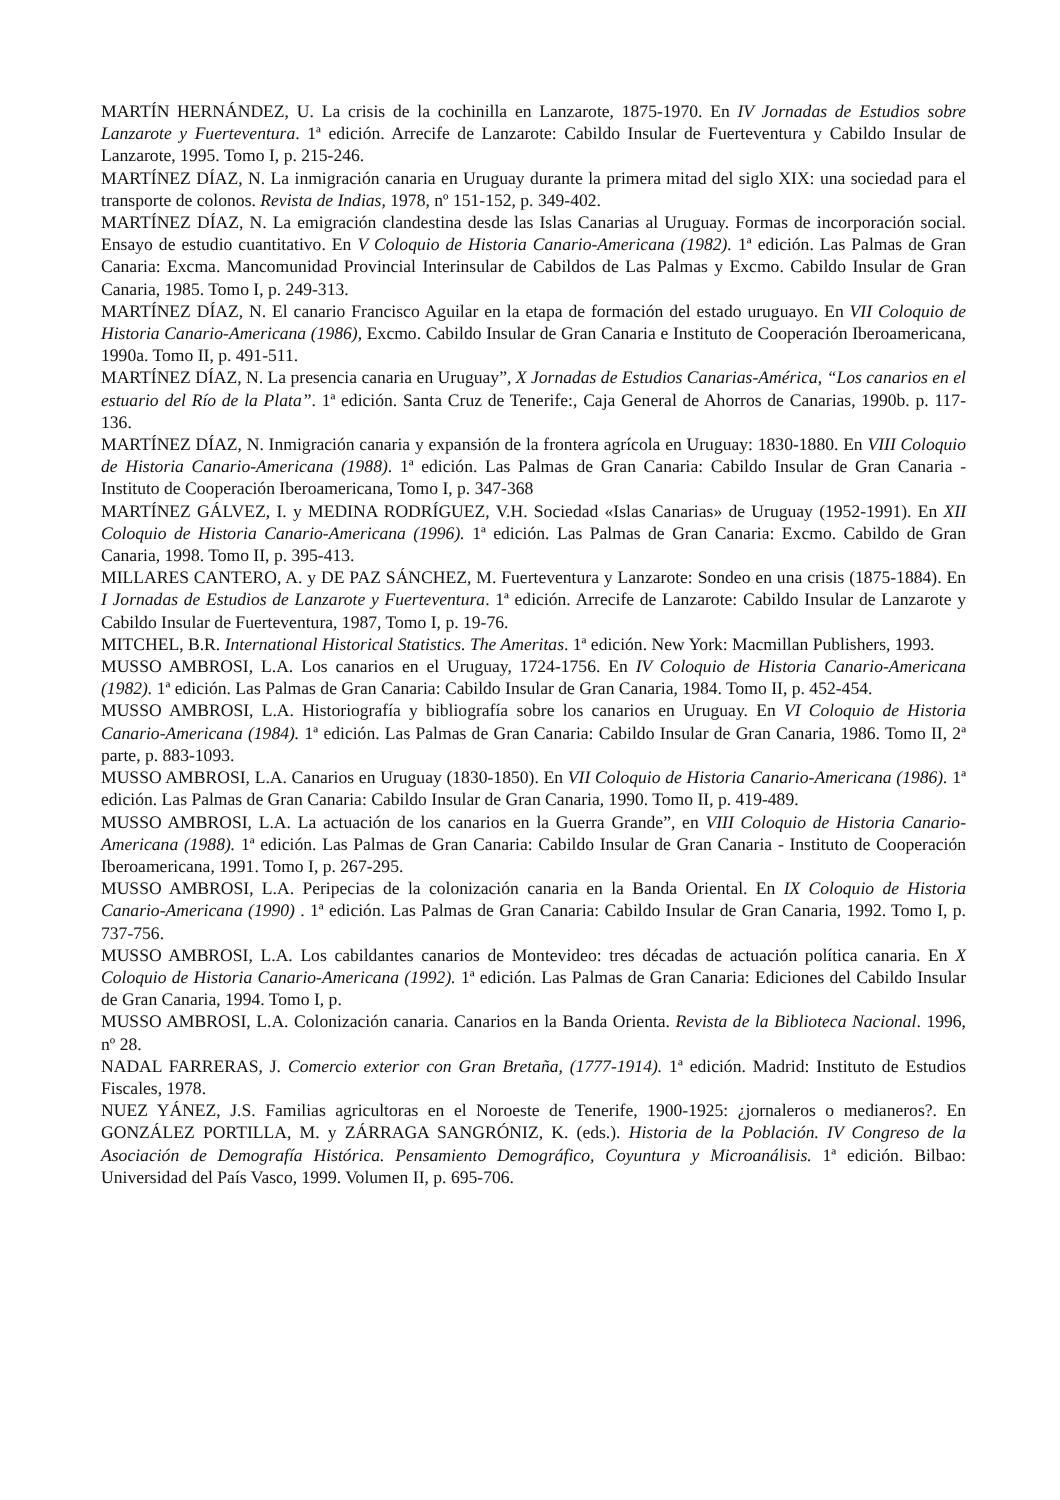MARTÍN HERNÁNDEZ, U. La crisis de la cochinilla en Lanzarote, 1875-1970. En IV Jornadas de Estudios sobre Lanzarote y Fuerteventura. 1ª edición. Arrecife de Lanzarote: Cabildo Insular de Fuerteventura y Cabildo Insular de Lanzarote, 1995. Tomo I, p. 215-246.
MARTÍNEZ DÍAZ, N. La inmigración canaria en Uruguay durante la primera mitad del siglo XIX: una sociedad para el transporte de colonos. Revista de Indias, 1978, nº 151-152, p. 349-402.
MARTÍNEZ DÍAZ, N. La emigración clandestina desde las Islas Canarias al Uruguay. Formas de incorporación social. Ensayo de estudio cuantitativo. En V Coloquio de Historia Canario-Americana (1982). 1ª edición. Las Palmas de Gran Canaria: Excma. Mancomunidad Provincial Interinsular de Cabildos de Las Palmas y Excmo. Cabildo Insular de Gran Canaria, 1985. Tomo I, p. 249-313.
MARTÍNEZ DÍAZ, N. El canario Francisco Aguilar en la etapa de formación del estado uruguayo. En VII Coloquio de Historia Canario-Americana (1986), Excmo. Cabildo Insular de Gran Canaria e Instituto de Cooperación Iberoamericana, 1990a. Tomo II, p. 491-511.
MARTÍNEZ DÍAZ, N. La presencia canaria en Uruguay”, X Jornadas de Estudios Canarias-América, “Los canarios en el estuario del Río de la Plata”. 1ª edición. Santa Cruz de Tenerife:, Caja General de Ahorros de Canarias, 1990b. p. 117-136.
MARTÍNEZ DÍAZ, N. Inmigración canaria y expansión de la frontera agrícola en Uruguay: 1830-1880. En VIII Coloquio de Historia Canario-Americana (1988). 1ª edición. Las Palmas de Gran Canaria: Cabildo Insular de Gran Canaria - Instituto de Cooperación Iberoamericana, Tomo I, p. 347-368
MARTÍNEZ GÁLVEZ, I. y MEDINA RODRÍGUEZ, V.H. Sociedad «Islas Canarias» de Uruguay (1952-1991). En XII Coloquio de Historia Canario-Americana (1996). 1ª edición. Las Palmas de Gran Canaria: Excmo. Cabildo de Gran Canaria, 1998. Tomo II, p. 395-413.
MILLARES CANTERO, A. y DE PAZ SÁNCHEZ, M. Fuerteventura y Lanzarote: Sondeo en una crisis (1875-1884). En I Jornadas de Estudios de Lanzarote y Fuerteventura. 1ª edición. Arrecife de Lanzarote: Cabildo Insular de Lanzarote y Cabildo Insular de Fuerteventura, 1987, Tomo I, p. 19-76.
MITCHEL, B.R. International Historical Statistics. The Ameritas. 1ª edición. New York: Macmillan Publishers, 1993.
MUSSO AMBROSI, L.A. Los canarios en el Uruguay, 1724-1756. En IV Coloquio de Historia Canario-Americana (1982). 1ª edición. Las Palmas de Gran Canaria: Cabildo Insular de Gran Canaria, 1984. Tomo II, p. 452-454.
MUSSO AMBROSI, L.A. Historiografía y bibliografía sobre los canarios en Uruguay. En VI Coloquio de Historia Canario-Americana (1984). 1ª edición. Las Palmas de Gran Canaria: Cabildo Insular de Gran Canaria, 1986. Tomo II, 2ª parte, p. 883-1093.
MUSSO AMBROSI, L.A. Canarios en Uruguay (1830-1850). En VII Coloquio de Historia Canario-Americana (1986). 1ª edición. Las Palmas de Gran Canaria: Cabildo Insular de Gran Canaria, 1990. Tomo II, p. 419-489.
MUSSO AMBROSI, L.A. La actuación de los canarios en la Guerra Grande”, en VIII Coloquio de Historia Canario-Americana (1988). 1ª edición. Las Palmas de Gran Canaria: Cabildo Insular de Gran Canaria - Instituto de Cooperación Iberoamericana, 1991. Tomo I, p. 267-295.
MUSSO AMBROSI, L.A. Peripecias de la colonización canaria en la Banda Oriental. En IX Coloquio de Historia Canario-Americana (1990) . 1ª edición. Las Palmas de Gran Canaria: Cabildo Insular de Gran Canaria, 1992. Tomo I, p. 737-756.
MUSSO AMBROSI, L.A. Los cabildantes canarios de Montevideo: tres décadas de actuación política canaria. En X Coloquio de Historia Canario-Americana (1992). 1ª edición. Las Palmas de Gran Canaria: Ediciones del Cabildo Insular de Gran Canaria, 1994. Tomo I, p.
MUSSO AMBROSI, L.A. Colonización canaria. Canarios en la Banda Orienta. Revista de la Biblioteca Nacional. 1996, nº 28.
NADAL FARRERAS, J. Comercio exterior con Gran Bretaña, (1777-1914). 1ª edición. Madrid: Instituto de Estudios Fiscales, 1978.
NUEZ YÁNEZ, J.S. Familias agricultoras en el Noroeste de Tenerife, 1900-1925: ¿jornaleros o medianeros?. En GONZÁLEZ PORTILLA, M. y ZÁRRAGA SANGRÓNIZ, K. (eds.). Historia de la Población. IV Congreso de la Asociación de Demografía Histórica. Pensamiento Demográfico, Coyuntura y Microanálisis. 1ª edición. Bilbao: Universidad del País Vasco, 1999. Volumen II, p. 695-706.